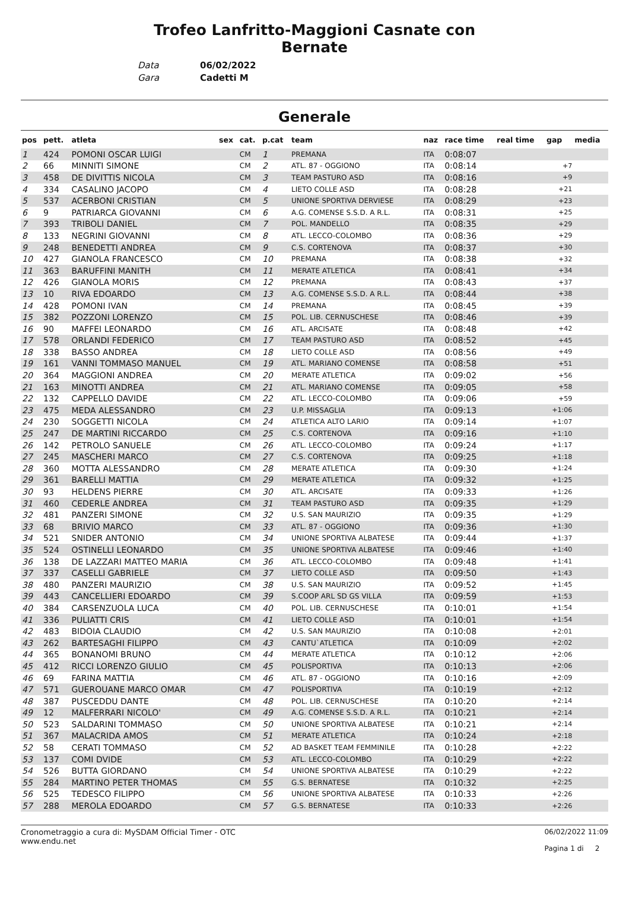Trofeo Lanfritto-Maggioni Casnate con
Bernate
Data 06/02/2022
Gara Cadetti M
Generale
| pos | pett. | atleta | sex | cat. | p.cat | team | naz | race time | real time | gap | media |
| --- | --- | --- | --- | --- | --- | --- | --- | --- | --- | --- | --- |
| 1 | 424 | POMONI OSCAR LUIGI | | CM | 1 | PREMANA | ITA | 0:08:07 | | | |
| 2 | 66 | MINNITI SIMONE | | CM | 2 | ATL. 87 - OGGIONO | ITA | 0:08:14 | | +7 | |
| 3 | 458 | DE DIVITTIS NICOLA | | CM | 3 | TEAM PASTURO ASD | ITA | 0:08:16 | | +9 | |
| 4 | 334 | CASALINO JACOPO | | CM | 4 | LIETO COLLE ASD | ITA | 0:08:28 | | +21 | |
| 5 | 537 | ACERBONI CRISTIAN | | CM | 5 | UNIONE SPORTIVA DERVIESE | ITA | 0:08:29 | | +23 | |
| 6 | 9 | PATRIARCA GIOVANNI | | CM | 6 | A.G. COMENSE S.S.D. A R.L. | ITA | 0:08:31 | | +25 | |
| 7 | 393 | TRIBOLI DANIEL | | CM | 7 | POL. MANDELLO | ITA | 0:08:35 | | +29 | |
| 8 | 133 | NEGRINI GIOVANNI | | CM | 8 | ATL. LECCO-COLOMBO | ITA | 0:08:36 | | +29 | |
| 9 | 248 | BENEDETTI ANDREA | | CM | 9 | C.S. CORTENOVA | ITA | 0:08:37 | | +30 | |
| 10 | 427 | GIANOLA FRANCESCO | | CM | 10 | PREMANA | ITA | 0:08:38 | | +32 | |
| 11 | 363 | BARUFFINI MANITH | | CM | 11 | MERATE ATLETICA | ITA | 0:08:41 | | +34 | |
| 12 | 426 | GIANOLA MORIS | | CM | 12 | PREMANA | ITA | 0:08:43 | | +37 | |
| 13 | 10 | RIVA EDOARDO | | CM | 13 | A.G. COMENSE S.S.D. A R.L. | ITA | 0:08:44 | | +38 | |
| 14 | 428 | POMONI IVAN | | CM | 14 | PREMANA | ITA | 0:08:45 | | +39 | |
| 15 | 382 | POZZONI LORENZO | | CM | 15 | POL. LIB. CERNUSCHESE | ITA | 0:08:46 | | +39 | |
| 16 | 90 | MAFFEI LEONARDO | | CM | 16 | ATL. ARCISATE | ITA | 0:08:48 | | +42 | |
| 17 | 578 | ORLANDI FEDERICO | | CM | 17 | TEAM PASTURO ASD | ITA | 0:08:52 | | +45 | |
| 18 | 338 | BASSO ANDREA | | CM | 18 | LIETO COLLE ASD | ITA | 0:08:56 | | +49 | |
| 19 | 161 | VANNI TOMMASO MANUEL | | CM | 19 | ATL. MARIANO COMENSE | ITA | 0:08:58 | | +51 | |
| 20 | 364 | MAGGIONI ANDREA | | CM | 20 | MERATE ATLETICA | ITA | 0:09:02 | | +56 | |
| 21 | 163 | MINOTTI ANDREA | | CM | 21 | ATL. MARIANO COMENSE | ITA | 0:09:05 | | +58 | |
| 22 | 132 | CAPPELLO DAVIDE | | CM | 22 | ATL. LECCO-COLOMBO | ITA | 0:09:06 | | +59 | |
| 23 | 475 | MEDA ALESSANDRO | | CM | 23 | U.P. MISSAGLIA | ITA | 0:09:13 | | +1:06 | |
| 24 | 230 | SOGGETTI NICOLA | | CM | 24 | ATLETICA ALTO LARIO | ITA | 0:09:14 | | +1:07 | |
| 25 | 247 | DE MARTINI RICCARDO | | CM | 25 | C.S. CORTENOVA | ITA | 0:09:16 | | +1:10 | |
| 26 | 142 | PETROLO SANUELE | | CM | 26 | ATL. LECCO-COLOMBO | ITA | 0:09:24 | | +1:17 | |
| 27 | 245 | MASCHERI MARCO | | CM | 27 | C.S. CORTENOVA | ITA | 0:09:25 | | +1:18 | |
| 28 | 360 | MOTTA ALESSANDRO | | CM | 28 | MERATE ATLETICA | ITA | 0:09:30 | | +1:24 | |
| 29 | 361 | BARELLI MATTIA | | CM | 29 | MERATE ATLETICA | ITA | 0:09:32 | | +1:25 | |
| 30 | 93 | HELDENS PIERRE | | CM | 30 | ATL. ARCISATE | ITA | 0:09:33 | | +1:26 | |
| 31 | 460 | CEDERLE ANDREA | | CM | 31 | TEAM PASTURO ASD | ITA | 0:09:35 | | +1:29 | |
| 32 | 481 | PANZERI SIMONE | | CM | 32 | U.S. SAN MAURIZIO | ITA | 0:09:35 | | +1:29 | |
| 33 | 68 | BRIVIO MARCO | | CM | 33 | ATL. 87 - OGGIONO | ITA | 0:09:36 | | +1:30 | |
| 34 | 521 | SNIDER ANTONIO | | CM | 34 | UNIONE SPORTIVA ALBATESE | ITA | 0:09:44 | | +1:37 | |
| 35 | 524 | OSTINELLI LEONARDO | | CM | 35 | UNIONE SPORTIVA ALBATESE | ITA | 0:09:46 | | +1:40 | |
| 36 | 138 | DE LAZZARI MATTEO MARIA | | CM | 36 | ATL. LECCO-COLOMBO | ITA | 0:09:48 | | +1:41 | |
| 37 | 337 | CASELLI GABRIELE | | CM | 37 | LIETO COLLE ASD | ITA | 0:09:50 | | +1:43 | |
| 38 | 480 | PANZERI MAURIZIO | | CM | 38 | U.S. SAN MAURIZIO | ITA | 0:09:52 | | +1:45 | |
| 39 | 443 | CANCELLIERI EDOARDO | | CM | 39 | S.COOP ARL SD GS VILLA | ITA | 0:09:59 | | +1:53 | |
| 40 | 384 | CARSENZUOLA LUCA | | CM | 40 | POL. LIB. CERNUSCHESE | ITA | 0:10:01 | | +1:54 | |
| 41 | 336 | PULIATTI CRIS | | CM | 41 | LIETO COLLE ASD | ITA | 0:10:01 | | +1:54 | |
| 42 | 483 | BIDOIA CLAUDIO | | CM | 42 | U.S. SAN MAURIZIO | ITA | 0:10:08 | | +2:01 | |
| 43 | 262 | BARTESAGHI FILIPPO | | CM | 43 | CANTU`ATLETICA | ITA | 0:10:09 | | +2:02 | |
| 44 | 365 | BONANOMI BRUNO | | CM | 44 | MERATE ATLETICA | ITA | 0:10:12 | | +2:06 | |
| 45 | 412 | RICCI LORENZO GIULIO | | CM | 45 | POLISPORTIVA | ITA | 0:10:13 | | +2:06 | |
| 46 | 69 | FARINA MATTIA | | CM | 46 | ATL. 87 - OGGIONO | ITA | 0:10:16 | | +2:09 | |
| 47 | 571 | GUEROUANE MARCO OMAR | | CM | 47 | POLISPORTIVA | ITA | 0:10:19 | | +2:12 | |
| 48 | 387 | PUSCEDDU DANTE | | CM | 48 | POL. LIB. CERNUSCHESE | ITA | 0:10:20 | | +2:14 | |
| 49 | 12 | MALFERRARI NICOLO' | | CM | 49 | A.G. COMENSE S.S.D. A R.L. | ITA | 0:10:21 | | +2:14 | |
| 50 | 523 | SALDARINI TOMMASO | | CM | 50 | UNIONE SPORTIVA ALBATESE | ITA | 0:10:21 | | +2:14 | |
| 51 | 367 | MALACRIDA AMOS | | CM | 51 | MERATE ATLETICA | ITA | 0:10:24 | | +2:18 | |
| 52 | 58 | CERATI TOMMASO | | CM | 52 | AD BASKET TEAM FEMMINILE | ITA | 0:10:28 | | +2:22 | |
| 53 | 137 | COMI DVIDE | | CM | 53 | ATL. LECCO-COLOMBO | ITA | 0:10:29 | | +2:22 | |
| 54 | 526 | BUTTA GIORDANO | | CM | 54 | UNIONE SPORTIVA ALBATESE | ITA | 0:10:29 | | +2:22 | |
| 55 | 284 | MARTINO PETER THOMAS | | CM | 55 | G.S. BERNATESE | ITA | 0:10:32 | | +2:25 | |
| 56 | 525 | TEDESCO FILIPPO | | CM | 56 | UNIONE SPORTIVA ALBATESE | ITA | 0:10:33 | | +2:26 | |
| 57 | 288 | MEROLA EDOARDO | | CM | 57 | G.S. BERNATESE | ITA | 0:10:33 | | +2:26 | |
Cronometraggio a cura di: MySDAM Official Timer - OTC
www.endu.net
06/02/2022 11:09
Pagina 1 di 2